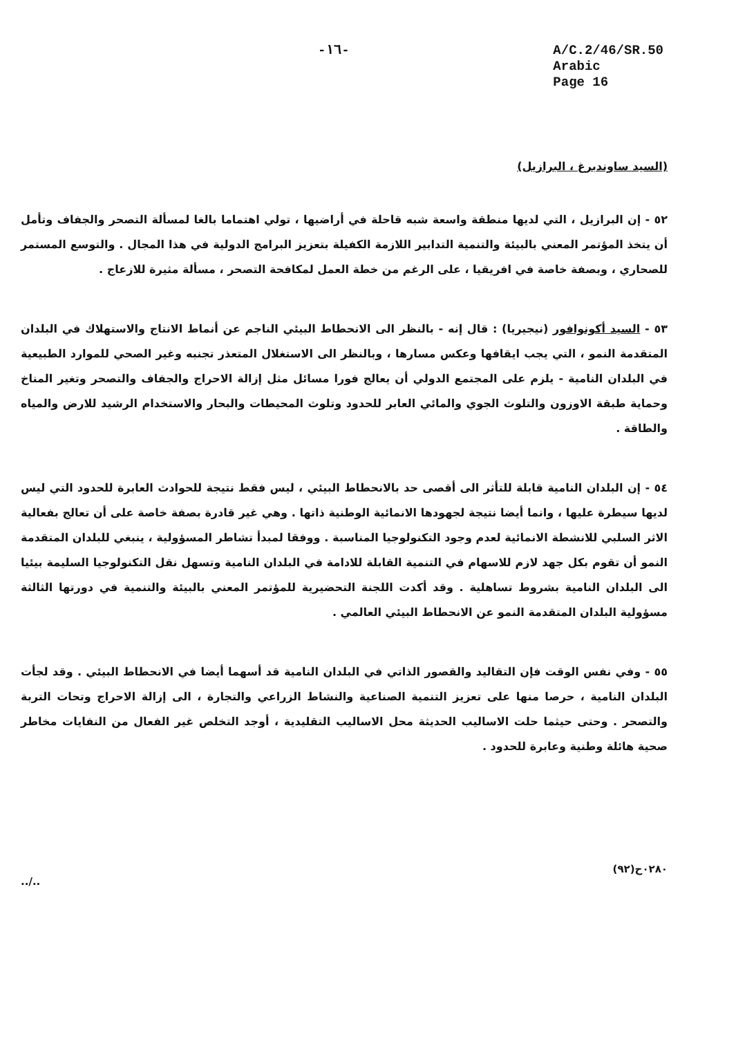-١٦- A/C.2/46/SR.50
Arabic
Page 16
(السيد ساوندبرغ ، البرازيل)
٥٢ - إن البرازيل ، التي لديها منطقة واسعة شبه قاحلة في أراضيها ، تولي اهتماما بالغا لمسألة التصحر والجفاف وتأمل أن يتخذ المؤتمر المعني بالبيئة والتنمية التدابير اللازمة الكفيلة بتعزيز البرامج الدولية في هذا المجال . والتوسع المستمر للصحاري ، وبصفة خاصة في افريقيا ، على الرغم من خطة العمل لمكافحة التصحر ، مسألة مثيرة للازعاج .
٥٣ - السيد أكونوافور (نيجيريا) : قال إنه - بالنظر الى الانحطاط البيئي الناجم عن أنماط الانتاج والاستهلاك في البلدان المتقدمة النمو ، التي يجب ايقافها وعكس مسارها ، وبالنظر الى الاستغلال المتعذر تجنبه وغير الصحي للموارد الطبيعية في البلدان النامية - يلزم على المجتمع الدولي أن يعالج فورا مسائل مثل إزالة الاحراج والجفاف والتصحر وتغير المناخ وحماية طبقة الاوزون والتلوث الجوي والمائي العابر للحدود وتلوث المحيطات والبحار والاستخدام الرشيد للارض والمياه والطاقة .
٥٤ - إن البلدان النامية قابلة للتأثر الى أقصى حد بالانحطاط البيئي ، ليس فقط نتيجة للحوادث العابرة للحدود التي ليس لديها سيطرة عليها ، وانما أيضا نتيجة لجهودها الانمائية الوطنية ذاتها . وهي غير قادرة بصفة خاصة على أن تعالج بفعالية الاثر السلبي للانشطة الانمائية لعدم وجود التكنولوجيا المناسبة . ووفقا لمبدأ تشاطر المسؤولية ، ينبغي للبلدان المتقدمة النمو أن تقوم بكل جهد لازم للاسهام في التنمية القابلة للادامة في البلدان النامية وتسهل نقل التكنولوجيا السليمة بيئيا الى البلدان النامية بشروط تساهلية . وقد أكدت اللجنة التحضيرية للمؤتمر المعني بالبيئة والتنمية في دورتها الثالثة مسؤولية البلدان المتقدمة النمو عن الانحطاط البيئي العالمي .
٥٥ - وفي نفس الوقت فإن التقاليد والقصور الذاتي في البلدان النامية قد أسهما أيضا في الانحطاط البيئي . وقد لجأت البلدان النامية ، حرصا منها على تعزيز التنمية الصناعية والنشاط الزراعي والتجارة ، الى إزالة الاحراج وتحات التربة والتصحر . وحتى حيثما حلت الاساليب الحديثة محل الاساليب التقليدية ، أوجد التخلص غير الفعال من النفايات مخاطر صحية هائلة وطنية وعابرة للحدود .
../..
٠٢٨٠ح(٩٢)